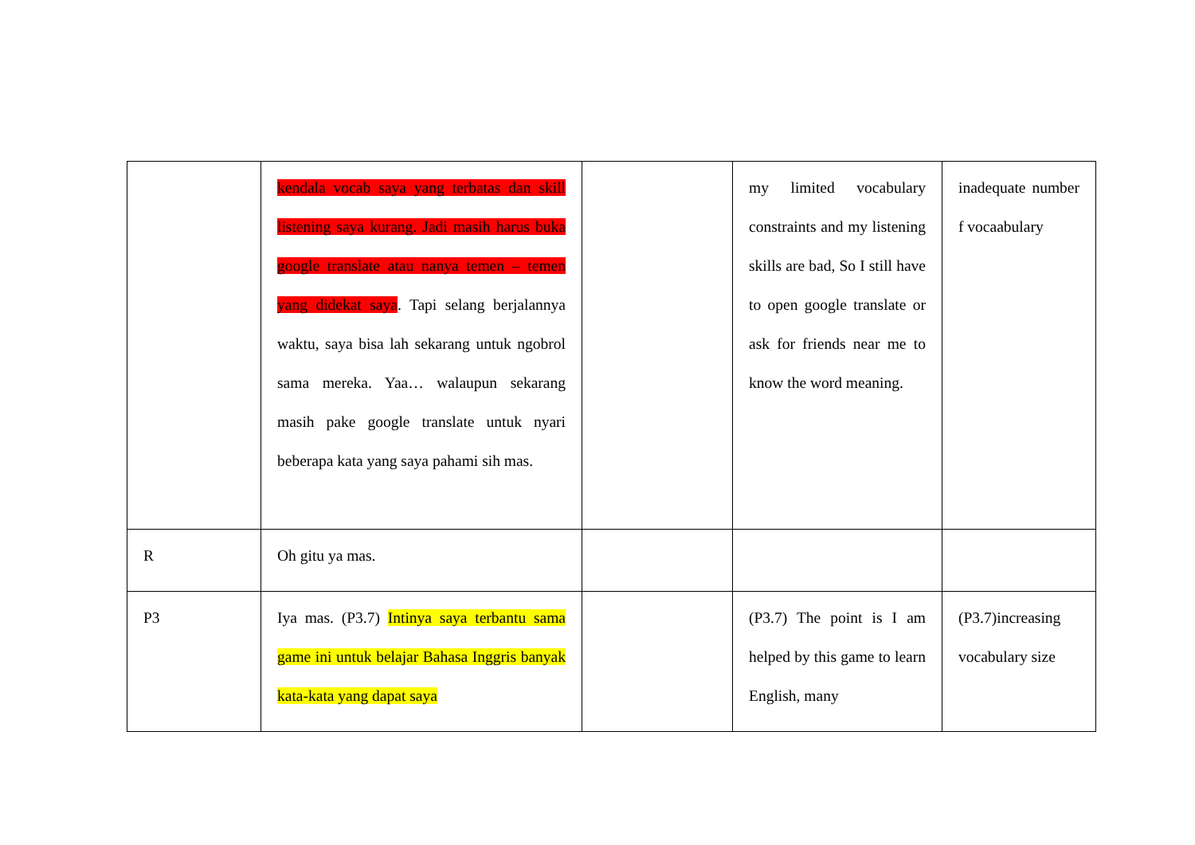| | kendala vocab saya yang terbatas dan skill listening saya kurang. Jadi masih harus buka google translate atau nanya temen – temen yang didekat saya . Tapi selang berjalannya waktu, saya bisa lah sekarang untuk ngobrol sama mereka. Yaa… walaupun sekarang masih pake google translate untuk nyari beberapa kata yang saya pahami sih mas. | | my limited vocabulary constraints and my listening skills are bad, So I still have to open google translate or ask for friends near me to know the word meaning. | inadequate number f vocaabulary |
| R | Oh gitu ya mas. | | | |
| P3 | Iya mas. (P3.7) Intinya saya terbantu sama game ini untuk belajar Bahasa Inggris banyak kata-kata yang dapat saya | | (P3.7) The point is I am helped by this game to learn English, many | (P3.7)increasing vocabulary size |